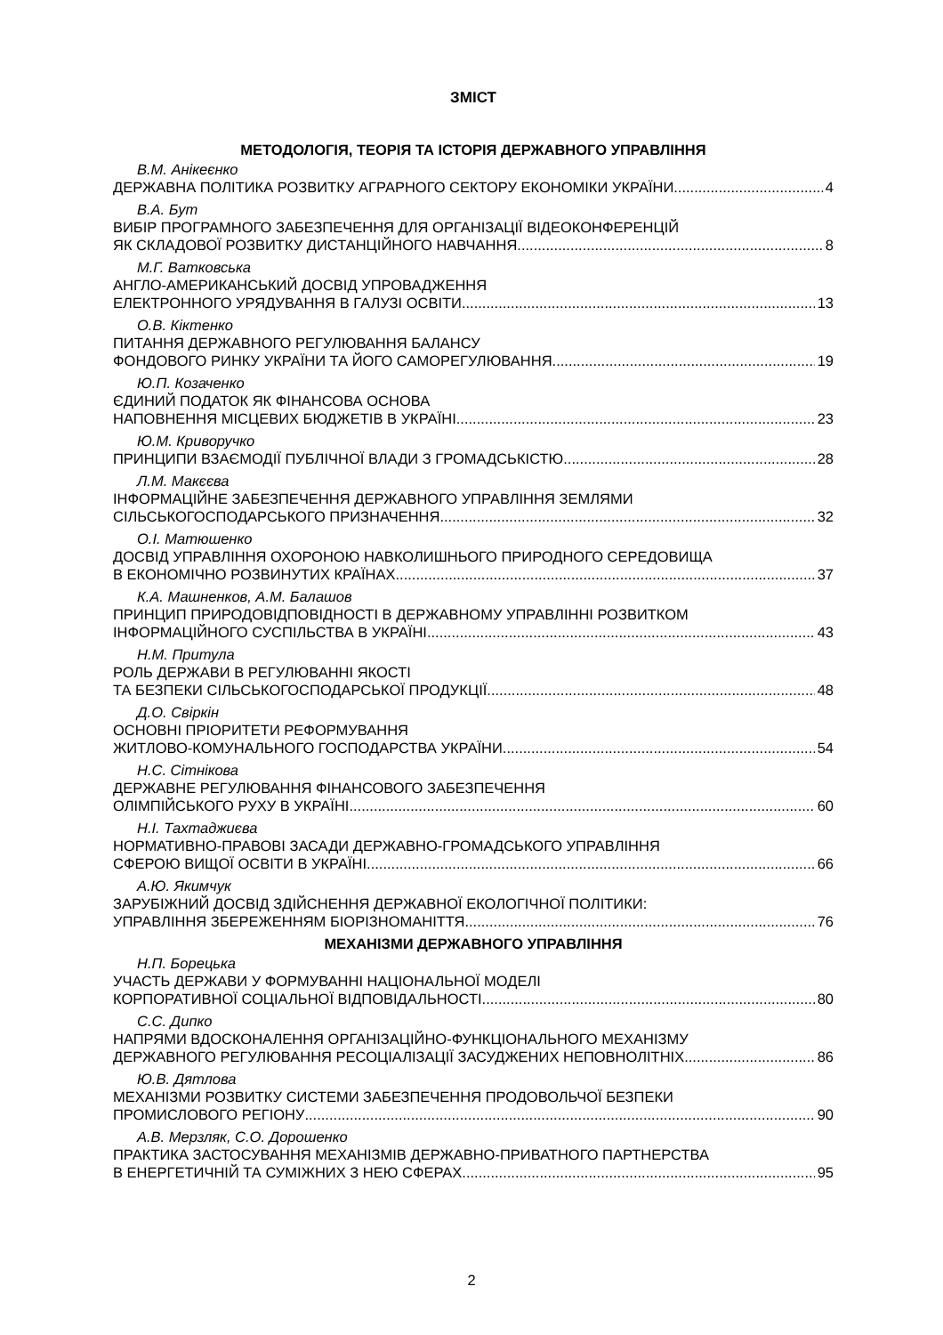ЗМІСТ
МЕТОДОЛОГІЯ, ТЕОРІЯ ТА ІСТОРІЯ ДЕРЖАВНОГО УПРАВЛІННЯ
В.М. Анікеєнко
ДЕРЖАВНА ПОЛІТИКА РОЗВИТКУ АГРАРНОГО СЕКТОРУ ЕКОНОМІКИ УКРАЇНИ 4
В.А. Бут
ВИБІР ПРОГРАМНОГО ЗАБЕЗПЕЧЕННЯ ДЛЯ ОРГАНІЗАЦІЇ ВІДЕОКОНФЕРЕНЦІЙ
ЯК СКЛАДОВОЇ РОЗВИТКУ ДИСТАНЦІЙНОГО НАВЧАННЯ 8
М.Г. Ватковська
АНГЛО-АМЕРИКАНСЬКИЙ ДОСВІД УПРОВАДЖЕННЯ
ЕЛЕКТРОННОГО УРЯДУВАННЯ В ГАЛУЗІ ОСВІТИ 13
О.В. Кіктенко
ПИТАННЯ ДЕРЖАВНОГО РЕГУЛЮВАННЯ БАЛАНСУ
ФОНДОВОГО РИНКУ УКРАЇНИ ТА ЙОГО САМОРЕГУЛЮВАННЯ 19
Ю.П. Козаченко
ЄДИНИЙ ПОДАТОК ЯК ФІНАНСОВА ОСНОВА
НАПОВНЕННЯ МІСЦЕВИХ БЮДЖЕТІВ В УКРАЇНІ 23
Ю.М. Криворучко
ПРИНЦИПИ ВЗАЄМОДІЇ ПУБЛІЧНОЇ ВЛАДИ З ГРОМАДСЬКІСТЮ 28
Л.М. Макєєва
ІНФОРМАЦІЙНЕ ЗАБЕЗПЕЧЕННЯ ДЕРЖАВНОГО УПРАВЛІННЯ ЗЕМЛЯМИ
СІЛЬСЬКОГОСПОДАРСЬКОГО ПРИЗНАЧЕННЯ 32
О.І. Матюшенко
ДОСВІД УПРАВЛІННЯ ОХОРОНОЮ НАВКОЛИШНЬОГО ПРИРОДНОГО СЕРЕДОВИЩА
В ЕКОНОМІЧНО РОЗВИНУТИХ КРАЇНАХ 37
К.А. Машненков, А.М. Балашов
ПРИНЦИП ПРИРОДОВІДПОВІДНОСТІ В ДЕРЖАВНОМУ УПРАВЛІННІ РОЗВИТКОМ
ІНФОРМАЦІЙНОГО СУСПІЛЬСТВА В УКРАЇНІ 43
Н.М. Притула
РОЛЬ ДЕРЖАВИ В РЕГУЛЮВАННІ ЯКОСТІ
ТА БЕЗПЕКИ СІЛЬСЬКОГОСПОДАРСЬКОЇ ПРОДУКЦІЇ 48
Д.О. Свіркін
ОСНОВНІ ПРІОРИТЕТИ РЕФОРМУВАННЯ
ЖИТЛОВО-КОМУНАЛЬНОГО ГОСПОДАРСТВА УКРАЇНИ 54
Н.С. Сітнікова
ДЕРЖАВНЕ РЕГУЛЮВАННЯ ФІНАНСОВОГО ЗАБЕЗПЕЧЕННЯ
ОЛІМПІЙСЬКОГО РУХУ В УКРАЇНІ 60
Н.І. Тахтаджиєва
НОРМАТИВНО-ПРАВОВІ ЗАСАДИ ДЕРЖАВНО-ГРОМАДСЬКОГО УПРАВЛІННЯ
СФЕРОЮ ВИЩОЇ ОСВІТИ В УКРАЇНІ 66
А.Ю. Якимчук
ЗАРУБІЖНИЙ ДОСВІД ЗДІЙСНЕННЯ ДЕРЖАВНОЇ ЕКОЛОГІЧНОЇ ПОЛІТИКИ:
УПРАВЛІННЯ ЗБЕРЕЖЕННЯМ БІОРІЗНОМАНІТТЯ 76
МЕХАНІЗМИ ДЕРЖАВНОГО УПРАВЛІННЯ
Н.П. Борецька
УЧАСТЬ ДЕРЖАВИ У ФОРМУВАННІ НАЦІОНАЛЬНОЇ МОДЕЛІ
КОРПОРАТИВНОЇ СОЦІАЛЬНОЇ ВІДПОВІДАЛЬНОСТІ 80
С.С. Дипко
НАПРЯМИ ВДОСКОНАЛЕННЯ ОРГАНІЗАЦІЙНО-ФУНКЦІОНАЛЬНОГО МЕХАНІЗМУ
ДЕРЖАВНОГО РЕГУЛЮВАННЯ РЕСОЦІАЛІЗАЦІЇ ЗАСУДЖЕНИХ НЕПОВНОЛІТНІХ 86
Ю.В. Дятлова
МЕХАНІЗМИ РОЗВИТКУ СИСТЕМИ ЗАБЕЗПЕЧЕННЯ ПРОДОВОЛЬЧОЇ БЕЗПЕКИ
ПРОМИСЛОВОГО РЕГІОНУ 90
А.В. Мерзляк, С.О. Дорошенко
ПРАКТИКА ЗАСТОСУВАННЯ МЕХАНІЗМІВ ДЕРЖАВНО-ПРИВАТНОГО ПАРТНЕРСТВА
В ЕНЕРГЕТИЧНІЙ ТА СУМІЖНИХ З НЕЮ СФЕРАХ 95
2